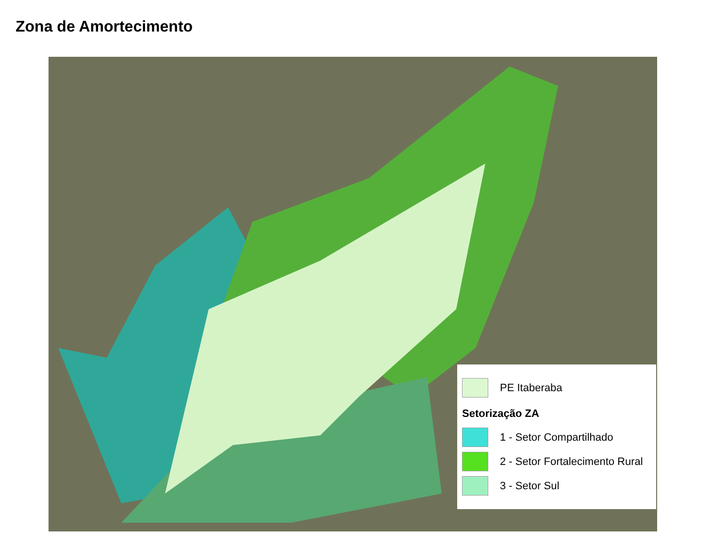Zona de Amortecimento
PE Itaberaba
Setorização ZA
1 - Setor Compartilhado
2 - Setor Fortalecimento Rural
3 - Setor Sul